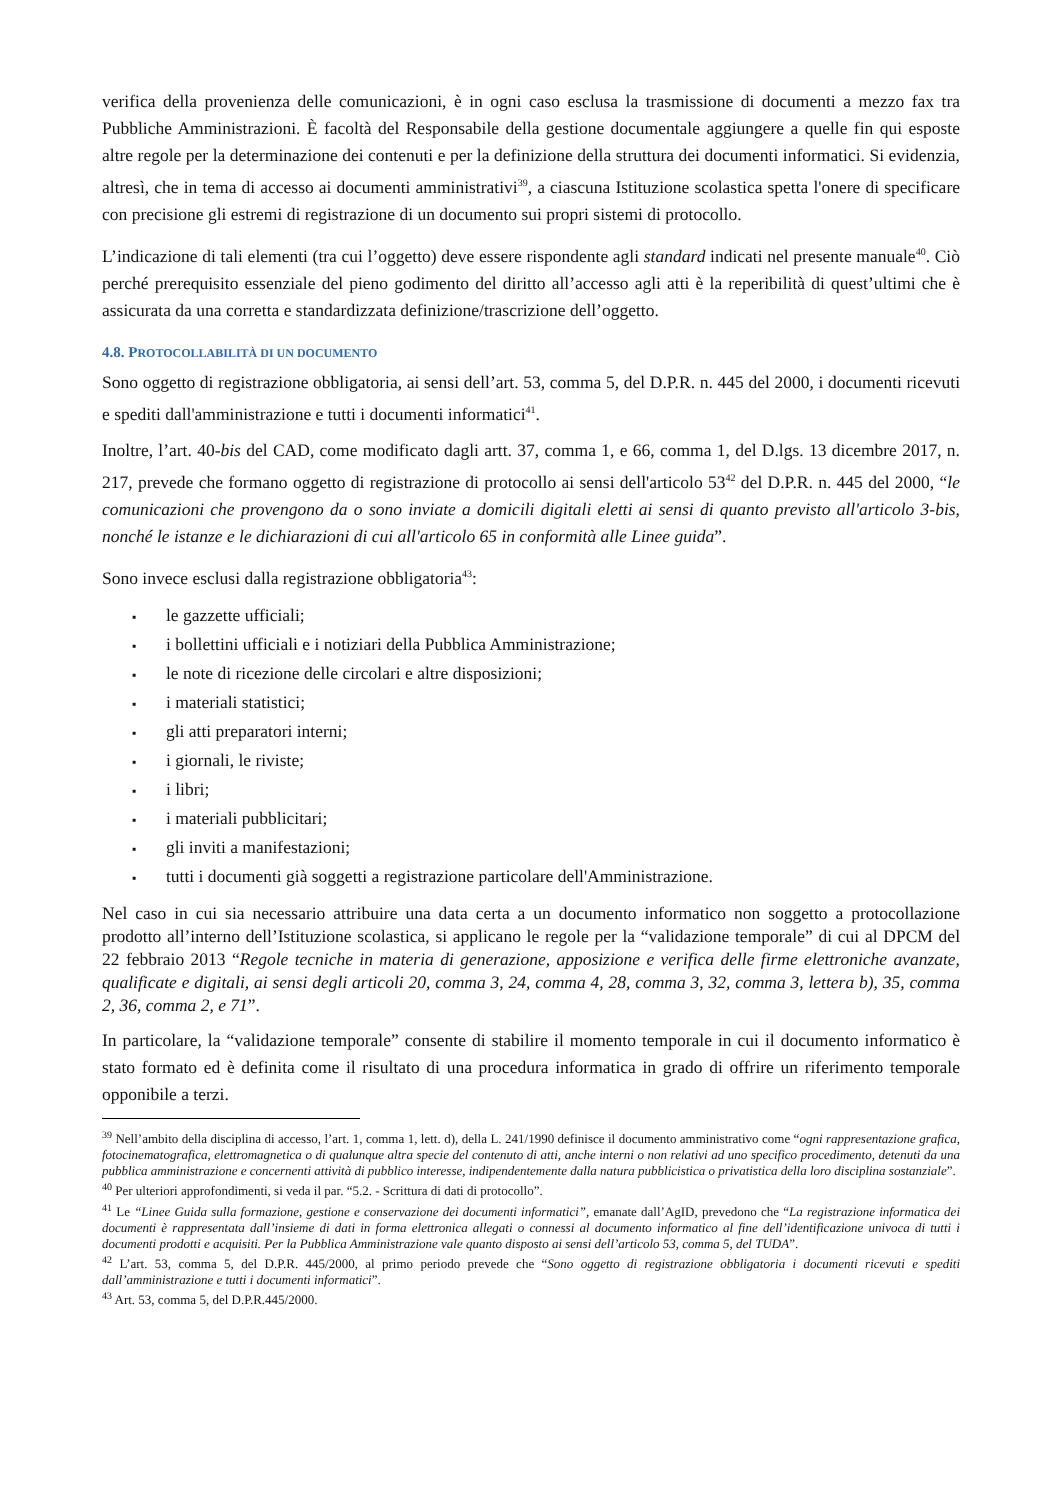verifica della provenienza delle comunicazioni, è in ogni caso esclusa la trasmissione di documenti a mezzo fax tra Pubbliche Amministrazioni. È facoltà del Responsabile della gestione documentale aggiungere a quelle fin qui esposte altre regole per la determinazione dei contenuti e per la definizione della struttura dei documenti informatici. Si evidenzia, altresì, che in tema di accesso ai documenti amministrativi<sup>39</sup>, a ciascuna Istituzione scolastica spetta l'onere di specificare con precisione gli estremi di registrazione di un documento sui propri sistemi di protocollo.
L’indicazione di tali elementi (tra cui l’oggetto) deve essere rispondente agli standard indicati nel presente manuale<sup>40</sup>. Ciò perché prerequisito essenziale del pieno godimento del diritto all’accesso agli atti è la reperibilità di quest’ultimi che è assicurata da una corretta e standardizzata definizione/trascrizione dell’oggetto.
4.8. PROTOCOLLABILITÀ DI UN DOCUMENTO
Sono oggetto di registrazione obbligatoria, ai sensi dell’art. 53, comma 5, del D.P.R. n. 445 del 2000, i documenti ricevuti e spediti dall'amministrazione e tutti i documenti informatici<sup>41</sup>.
Inoltre, l’art. 40-bis del CAD, come modificato dagli artt. 37, comma 1, e 66, comma 1, del D.lgs. 13 dicembre 2017, n. 217, prevede che formano oggetto di registrazione di protocollo ai sensi dell'articolo 53<sup>42</sup> del D.P.R. n. 445 del 2000, “le comunicazioni che provengono da o sono inviate a domicili digitali eletti ai sensi di quanto previsto all'articolo 3-bis, nonché le istanze e le dichiarazioni di cui all'articolo 65 in conformità alle Linee guida”.
Sono invece esclusi dalla registrazione obbligatoria<sup>43</sup>:
▪ le gazzette ufficiali;
▪ i bollettini ufficiali e i notiziari della Pubblica Amministrazione;
▪ le note di ricezione delle circolari e altre disposizioni;
▪ i materiali statistici;
▪ gli atti preparatori interni;
▪ i giornali, le riviste;
▪ i libri;
▪ i materiali pubblicitari;
▪ gli inviti a manifestazioni;
▪ tutti i documenti già soggetti a registrazione particolare dell'Amministrazione.
Nel caso in cui sia necessario attribuire una data certa a un documento informatico non soggetto a protocollazione prodotto all’interno dell’Istituzione scolastica, si applicano le regole per la “validazione temporale” di cui al DPCM del 22 febbraio 2013 “Regole tecniche in materia di generazione, apposizione e verifica delle firme elettroniche avanzate, qualificate e digitali, ai sensi degli articoli 20, comma 3, 24, comma 4, 28, comma 3, 32, comma 3, lettera b), 35, comma 2, 36, comma 2, e 71”.
In particolare, la “validazione temporale” consente di stabilire il momento temporale in cui il documento informatico è stato formato ed è definita come il risultato di una procedura informatica in grado di offrire un riferimento temporale opponibile a terzi.
<sup>39</sup> Nell’ambito della disciplina di accesso, l’art. 1, comma 1, lett. d), della L. 241/1990 definisce il documento amministrativo come “ogni rappresentazione grafica, fotocinematografica, elettromagnetica o di qualunque altra specie del contenuto di atti, anche interni o non relativi ad uno specifico procedimento, detenuti da una pubblica amministrazione e concernenti attività di pubblico interesse, indipendentemente dalla natura pubblicistica o privatistica della loro disciplina sostanziale”.
<sup>40</sup> Per ulteriori approfondimenti, si veda il par. “5.2. - Scrittura di dati di protocollo”.
<sup>41</sup> Le “Linee Guida sulla formazione, gestione e conservazione dei documenti informatici”, emanate dall’AgID, prevedono che “La registrazione informatica dei documenti è rappresentata dall’insieme di dati in forma elettronica allegati o connessi al documento informatico al fine dell’identificazione univoca di tutti i documenti prodotti e acquisiti. Per la Pubblica Amministrazione vale quanto disposto ai sensi dell’articolo 53, comma 5, del TUDA”.
<sup>42</sup> L’art. 53, comma 5, del D.P.R. 445/2000, al primo periodo prevede che “Sono oggetto di registrazione obbligatoria i documenti ricevuti e spediti dall’amministrazione e tutti i documenti informatici”.
<sup>43</sup> Art. 53, comma 5, del D.P.R.445/2000.